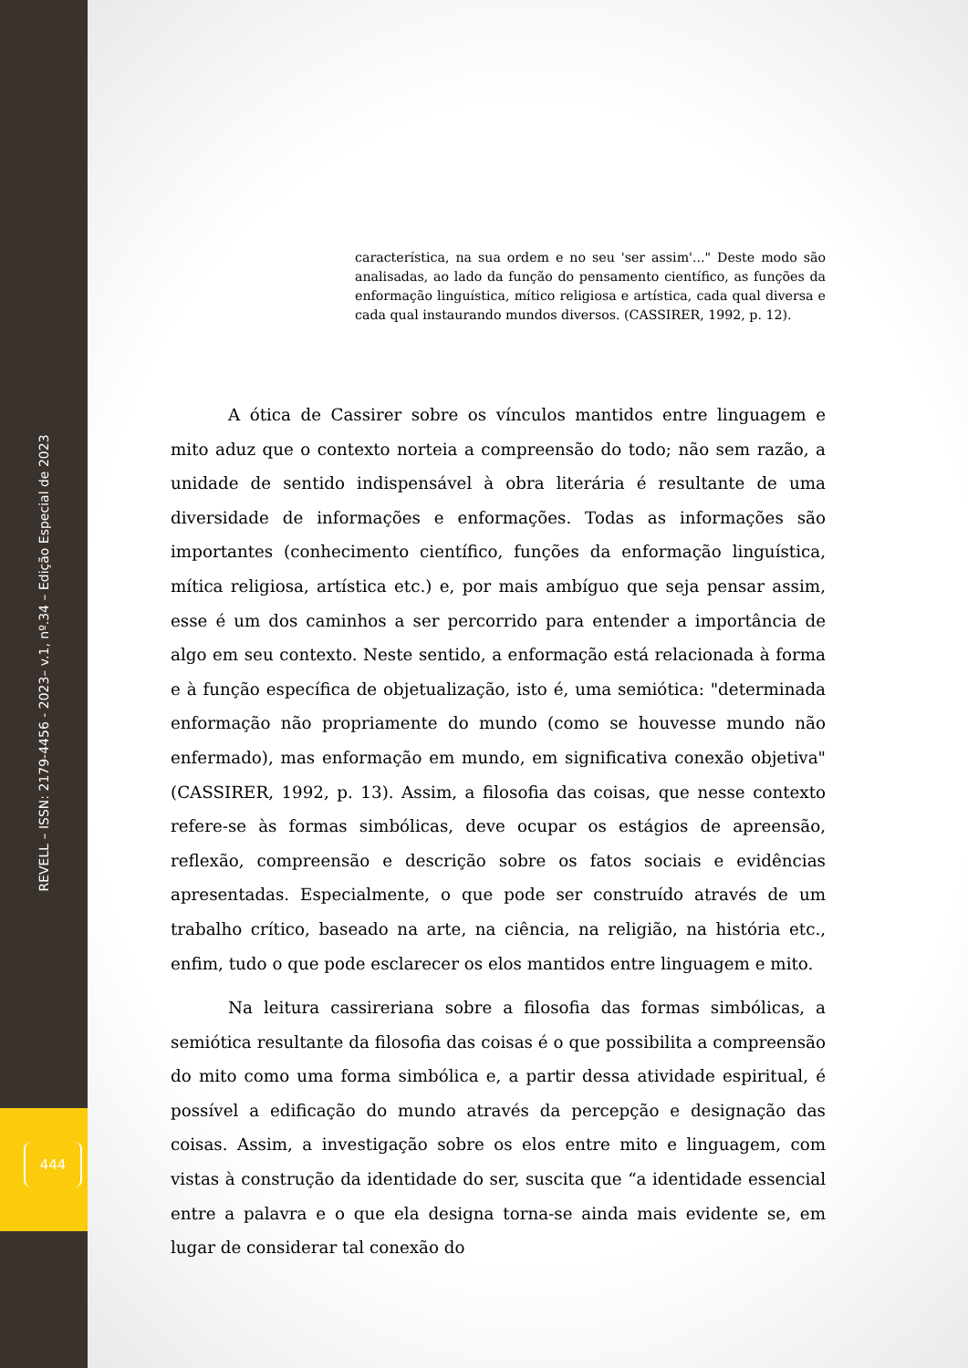REVELL – ISSN: 2179-4456 - 2023– v.1, nº.34 – Edição Especial de 2023
444
característica, na sua ordem e no seu 'ser assim'..." Deste modo são analisadas, ao lado da função do pensamento científico, as funções da enformação linguística, mítico religiosa e artística, cada qual diversa e cada qual instaurando mundos diversos. (CASSIRER, 1992, p. 12).
A ótica de Cassirer sobre os vínculos mantidos entre linguagem e mito aduz que o contexto norteia a compreensão do todo; não sem razão, a unidade de sentido indispensável à obra literária é resultante de uma diversidade de informações e enformações. Todas as informações são importantes (conhecimento científico, funções da enformação linguística, mítica religiosa, artística etc.) e, por mais ambíguo que seja pensar assim, esse é um dos caminhos a ser percorrido para entender a importância de algo em seu contexto. Neste sentido, a enformação está relacionada à forma e à função específica de objetualização, isto é, uma semiótica: "determinada enformação não propriamente do mundo (como se houvesse mundo não enfermado), mas enformação em mundo, em significativa conexão objetiva" (CASSIRER, 1992, p. 13). Assim, a filosofia das coisas, que nesse contexto refere-se às formas simbólicas, deve ocupar os estágios de apreensão, reflexão, compreensão e descrição sobre os fatos sociais e evidências apresentadas. Especialmente, o que pode ser construído através de um trabalho crítico, baseado na arte, na ciência, na religião, na história etc., enfim, tudo o que pode esclarecer os elos mantidos entre linguagem e mito.
Na leitura cassireriana sobre a filosofia das formas simbólicas, a semiótica resultante da filosofia das coisas é o que possibilita a compreensão do mito como uma forma simbólica e, a partir dessa atividade espiritual, é possível a edificação do mundo através da percepção e designação das coisas. Assim, a investigação sobre os elos entre mito e linguagem, com vistas à construção da identidade do ser, suscita que “a identidade essencial entre a palavra e o que ela designa torna-se ainda mais evidente se, em lugar de considerar tal conexão do